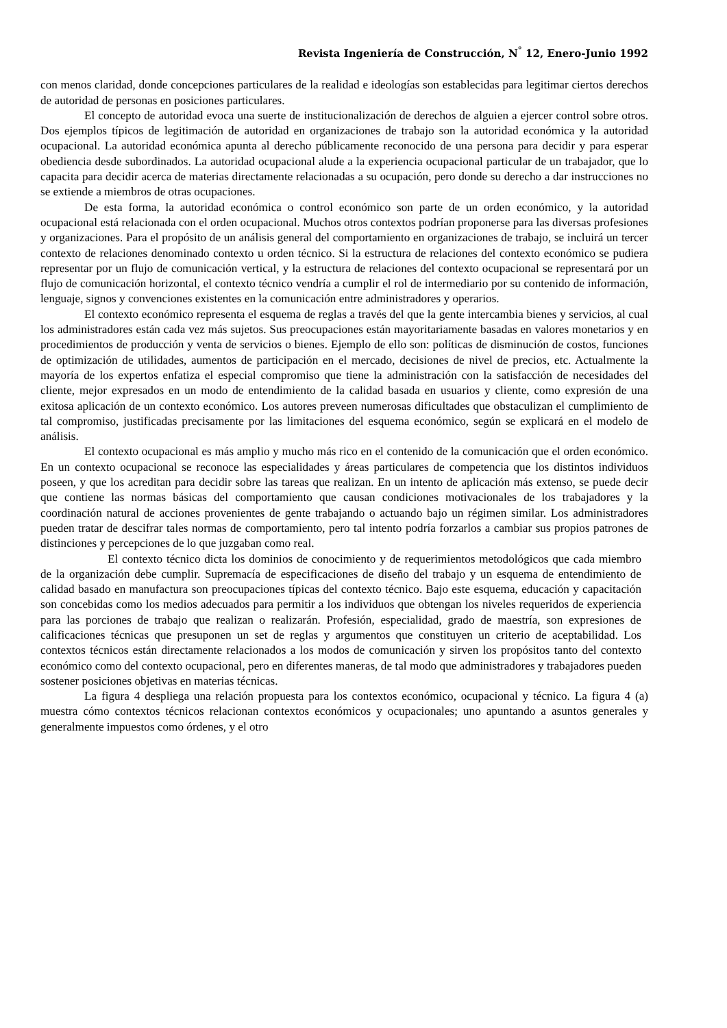Revista Ingeniería de Construcción, N<sup>°</sup> 12, Enero-Junio 1992
con menos claridad, donde concepciones particulares de la realidad e ideologías son establecidas para legitimar ciertos derechos de autoridad de personas en posiciones particulares.
El concepto de autoridad evoca una suerte de institucionalización de derechos de alguien a ejercer control sobre otros. Dos ejemplos típicos de legitimación de autoridad en organizaciones de trabajo son la autoridad económica y la autoridad ocupacional. La autoridad económica apunta al derecho públicamente reconocido de una persona para decidir y para esperar obediencia desde subordinados. La autoridad ocupacional alude a la experiencia ocupacional particular de un trabajador, que lo capacita para decidir acerca de materias directamente relacionadas a su ocupación, pero donde su derecho a dar instrucciones no se extiende a miembros de otras ocupaciones.
De esta forma, la autoridad económica o control económico son parte de un orden económico, y la autoridad ocupacional está relacionada con el orden ocupacional. Muchos otros contextos podrían proponerse para las diversas profesiones y organizaciones. Para el propósito de un análisis general del comportamiento en organizaciones de trabajo, se incluirá un tercer contexto de relaciones denominado contexto u orden técnico. Si la estructura de relaciones del contexto económico se pudiera representar por un flujo de comunicación vertical, y la estructura de relaciones del contexto ocupacional se representará por un flujo de comunicación horizontal, el contexto técnico vendría a cumplir el rol de intermediario por su contenido de información, lenguaje, signos y convenciones existentes en la comunicación entre administradores y operarios.
El contexto económico representa el esquema de reglas a través del que la gente intercambia bienes y servicios, al cual los administradores están cada vez más sujetos. Sus preocupaciones están mayoritariamente basadas en valores monetarios y en procedimientos de producción y venta de servicios o bienes. Ejemplo de ello son: políticas de disminución de costos, funciones de optimización de utilidades, aumentos de participación en el mercado, decisiones de nivel de precios, etc. Actualmente la mayoría de los expertos enfatiza el especial compromiso que tiene la administración con la satisfacción de necesidades del cliente, mejor expresados en un modo de entendimiento de la calidad basada en usuarios y cliente, como expresión de una exitosa aplicación de un contexto económico. Los autores preveen numerosas dificultades que obstaculizan el cumplimiento de tal compromiso, justificadas precisamente por las limitaciones del esquema económico, según se explicará en el modelo de análisis.
El contexto ocupacional es más amplio y mucho más rico en el contenido de la comunicación que el orden económico. En un contexto ocupacional se reconoce las especialidades y áreas particulares de competencia que los distintos individuos poseen, y que los acreditan para decidir sobre las tareas que realizan. En un intento de aplicación más extenso, se puede decir que contiene las normas básicas del comportamiento que causan condiciones motivacionales de los trabajadores y la coordinación natural de acciones provenientes de gente trabajando o actuando bajo un régimen similar. Los administradores pueden tratar de descifrar tales normas de comportamiento, pero tal intento podría forzarlos a cambiar sus propios patrones de distinciones y percepciones de lo que juzgaban como real.
El contexto técnico dicta los dominios de conocimiento y de requerimientos metodológicos que cada miembro de la organización debe cumplir. Supremacía de especificaciones de diseño del trabajo y un esquema de entendimiento de calidad basado en manufactura son preocupaciones típicas del contexto técnico. Bajo este esquema, educación y capacitación son concebidas como los medios adecuados para permitir a los individuos que obtengan los niveles requeridos de experiencia para las porciones de trabajo que realizan o realizarán. Profesión, especialidad, grado de maestría, son expresiones de calificaciones técnicas que presuponen un set de reglas y argumentos que constituyen un criterio de aceptabilidad. Los contextos técnicos están directamente relacionados a los modos de comunicación y sirven los propósitos tanto del contexto económico como del contexto ocupacional, pero en diferentes maneras, de tal modo que administradores y trabajadores pueden sostener posiciones objetivas en materias técnicas.
La figura 4 despliega una relación propuesta para los contextos económico, ocupacional y técnico. La figura 4 (a) muestra cómo contextos técnicos relacionan contextos económicos y ocupacionales; uno apuntando a asuntos generales y generalmente impuestos como órdenes, y el otro